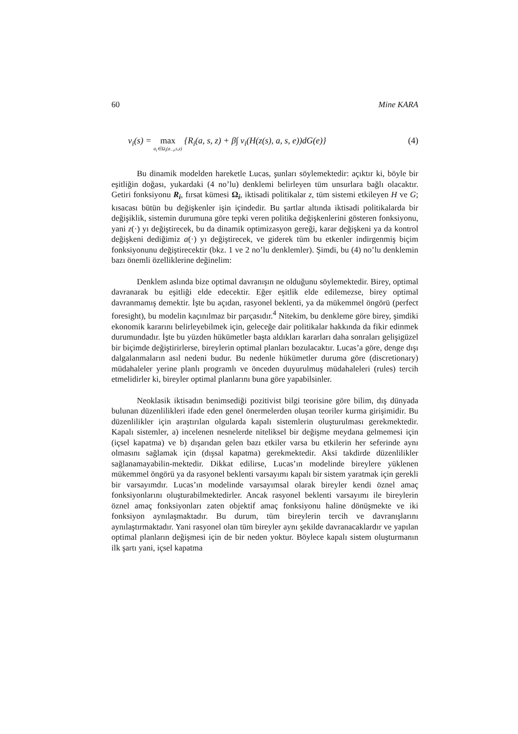60 Mine KARA
v<sub>i</sub>(s) = max a<sub>i</sub>∈Ω<sub>i</sub>(a<sub>−i</sub>,s,z) {R<sub>i</sub>(a, s, z) + β∫ v<sub>i</sub>(H(z(s), a, s, e))dG(e)} (4)
Bu dinamik modelden hareketle Lucas, şunları söylemektedir: açıktır ki, böyle bir eşitliğin doğası, yukardaki (4 no’lu) denklemi belirleyen tüm unsurlara bağlı olacaktır. Getiri fonksiyonu R<sub>i</sub>, fırsat kümesi Ω<sub>i</sub>, iktisadi politikalar z, tüm sistemi etkileyen H ve G; kısacası bütün bu değişkenler işin içindedir. Bu şartlar altında iktisadi politikalarda bir değişiklik, sistemin durumuna göre tepki veren politika değişkenlerini gösteren fonksiyonu, yani z(·) yı değiştirecek, bu da dinamik optimizasyon gereği, karar değişkeni ya da kontrol değişkeni dediğimiz a(·) yı değiştirecek, ve giderek tüm bu etkenler indirgenmiş biçim fonksiyonunu değiştirecektir (bkz. 1 ve 2 no’lu denklemler). Şimdi, bu (4) no’lu denklemin bazı önemli özelliklerine değinelim:
Denklem aslında bize optimal davranışın ne olduğunu söylemektedir. Birey, optimal davranarak bu eşitliği elde edecektir. Eğer eşitlik elde edilemezse, birey optimal davranmamış demektir. İşte bu açıdan, rasyonel beklenti, ya da mükemmel öngörü (perfect foresight), bu modelin kaçınılmaz bir parçasıdır.<sup>4</sup> Nitekim, bu denkleme göre birey, şimdiki ekonomik kararını belirleyebilmek için, geleceğe dair politikalar hakkında da fikir edinmek durumundadır. İşte bu yüzden hükümetler başta aldıkları kararları daha sonraları gelişigüzel bir biçimde değiştirirlerse, bireylerin optimal planları bozulacaktır. Lucas’a göre, denge dışı dalgalanmaların asıl nedeni budur. Bu nedenle hükümetler duruma göre (discretionary) müdahaleler yerine planlı programlı ve önceden duyurulmuş müdahaleleri (rules) tercih etmelidirler ki, bireyler optimal planlarını buna göre yapabilsinler.
Neoklasik iktisadın benimsediği pozitivist bilgi teorisine göre bilim, dış dünyada bulunan düzenlilikleri ifade eden genel önermelerden oluşan teoriler kurma girişimidir. Bu düzenlilikler için araştırılan olgularda kapalı sistemlerin oluşturulması gerekmektedir. Kapalı sistemler, a) incelenen nesnelerde niteliksel bir değişme meydana gelmemesi için (içsel kapatma) ve b) dışarıdan gelen bazı etkiler varsa bu etkilerin her seferinde aynı olmasını sağlamak için (dışsal kapatma) gerekmektedir. Aksi takdirde düzenlilikler sağlanamayabilin-mektedir. Dikkat edilirse, Lucas’ın modelinde bireylere yüklenen mükemmel öngörü ya da rasyonel beklenti varsayımı kapalı bir sistem yaratmak için gerekli bir varsayımdır. Lucas’ın modelinde varsayımsal olarak bireyler kendi öznel amaç fonksiyonlarını oluşturabilmektedirler. Ancak rasyonel beklenti varsayımı ile bireylerin öznel amaç fonksiyonları zaten objektif amaç fonksiyonu haline dönüşmekte ve iki fonksiyon aynılaşmaktadır. Bu durum, tüm bireylerin tercih ve davranışlarını aynılaştırmaktadır. Yani rasyonel olan tüm bireyler aynı şekilde davranacaklardır ve yapılan optimal planların değişmesi için de bir neden yoktur. Böylece kapalı sistem oluşturmanın ilk şartı yani, içsel kapatma